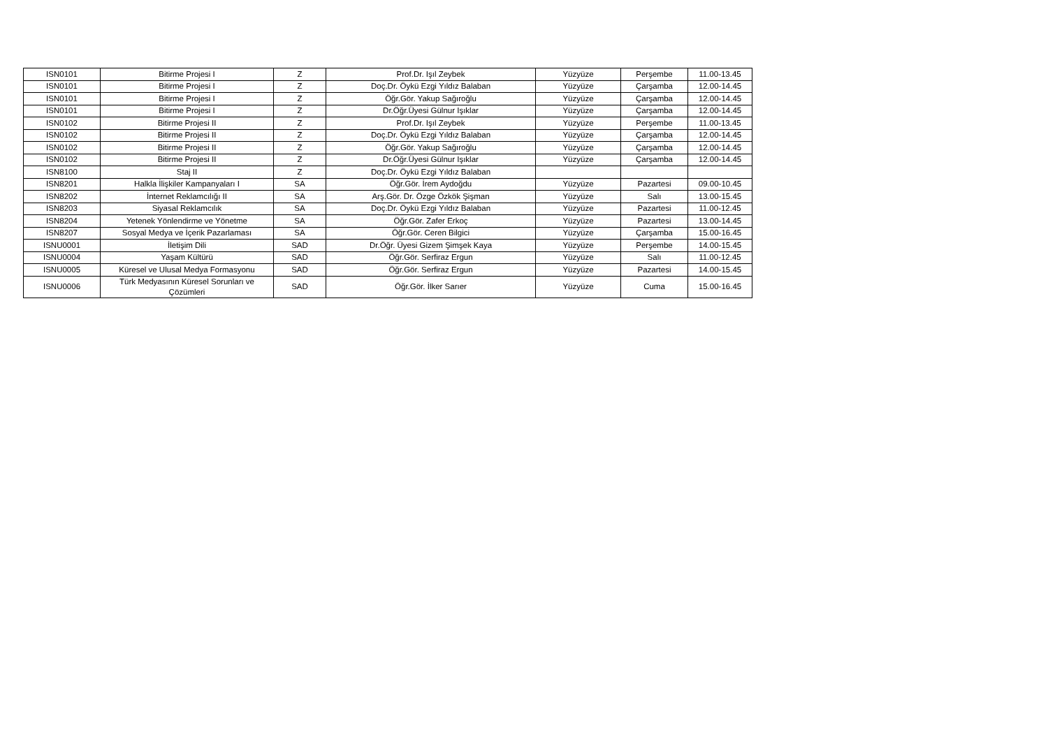| ISN0101 | Bitirme Projesi I | Z | Prof.Dr. Işıl Zeybek | Yüzyüze | Perşembe | 11.00-13.45 |
| ISN0101 | Bitirme Projesi I | Z | Doç.Dr. Öykü Ezgi Yıldız Balaban | Yüzyüze | Çarşamba | 12.00-14.45 |
| ISN0101 | Bitirme Projesi I | Z | Öğr.Gör. Yakup Sağıroğlu | Yüzyüze | Çarşamba | 12.00-14.45 |
| ISN0101 | Bitirme Projesi I | Z | Dr.Öğr.Üyesi Gülnur Işıklar | Yüzyüze | Çarşamba | 12.00-14.45 |
| ISN0102 | Bitirme Projesi II | Z | Prof.Dr. Işıl Zeybek | Yüzyüze | Perşembe | 11.00-13.45 |
| ISN0102 | Bitirme Projesi II | Z | Doç.Dr. Öykü Ezgi Yıldız Balaban | Yüzyüze | Çarşamba | 12.00-14.45 |
| ISN0102 | Bitirme Projesi II | Z | Öğr.Gör. Yakup Sağıroğlu | Yüzyüze | Çarşamba | 12.00-14.45 |
| ISN0102 | Bitirme Projesi II | Z | Dr.Öğr.Üyesi Gülnur Işıklar | Yüzyüze | Çarşamba | 12.00-14.45 |
| ISN8100 | Staj II | Z | Doç.Dr. Öykü Ezgi Yıldız Balaban | | | |
| ISN8201 | Halkla İlişkiler Kampanyaları I | SA | Öğr.Gör. İrem Aydoğdu | Yüzyüze | Pazartesi | 09.00-10.45 |
| ISN8202 | İnternet Reklamcılığı II | SA | Arş.Gör. Dr. Özge Özkök Şişman | Yüzyüze | Salı | 13.00-15.45 |
| ISN8203 | Siyasal Reklamcılık | SA | Doç.Dr. Öykü Ezgi Yıldız Balaban | Yüzyüze | Pazartesi | 11.00-12.45 |
| ISN8204 | Yetenek Yönlendirme ve Yönetme | SA | Öğr.Gör. Zafer Erkoç | Yüzyüze | Pazartesi | 13.00-14.45 |
| ISN8207 | Sosyal Medya ve İçerik Pazarlaması | SA | Öğr.Gör. Ceren Bilgici | Yüzyüze | Çarşamba | 15.00-16.45 |
| ISNU0001 | İletişim Dili | SAD | Dr.Öğr. Üyesi Gizem Şimşek Kaya | Yüzyüze | Perşembe | 14.00-15.45 |
| ISNU0004 | Yaşam Kültürü | SAD | Öğr.Gör. Serfiraz Ergun | Yüzyüze | Salı | 11.00-12.45 |
| ISNU0005 | Küresel ve Ulusal Medya Formasyonu | SAD | Öğr.Gör. Serfiraz Ergun | Yüzyüze | Pazartesi | 14.00-15.45 |
| ISNU0006 | Türk Medyasının Küresel Sorunları ve Çözümleri | SAD | Öğr.Gör. İlker Sarıer | Yüzyüze | Cuma | 15.00-16.45 |